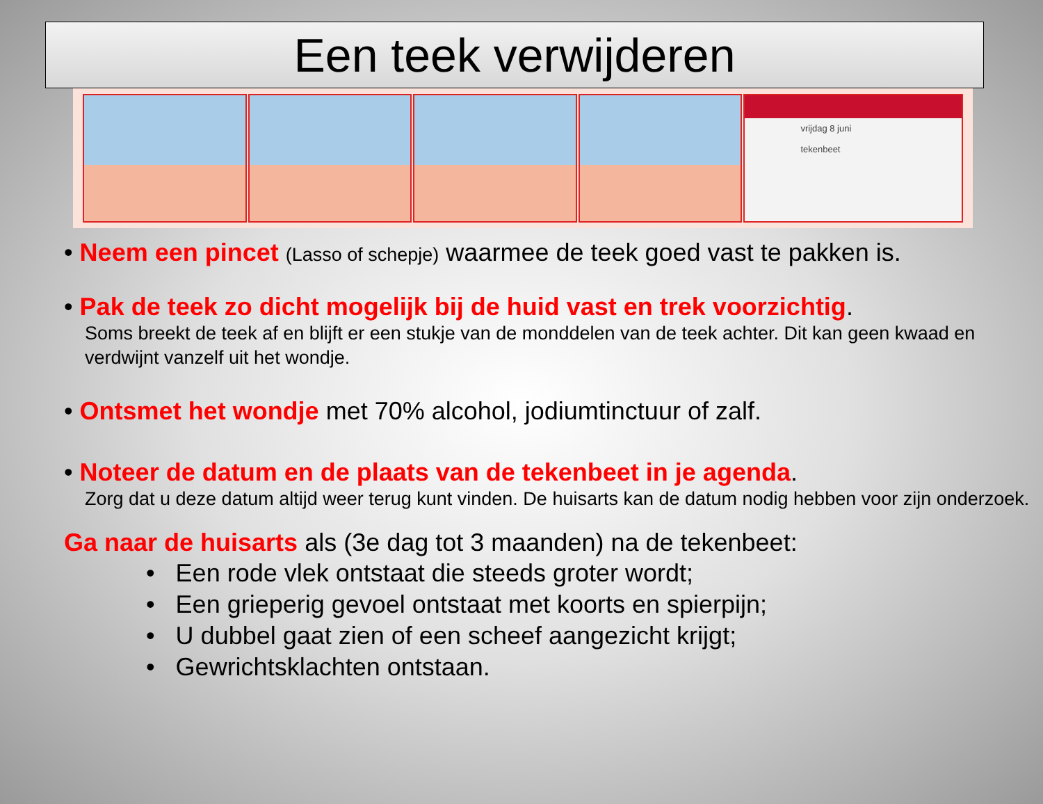Een teek verwijderen
vrijdag 8 juni
tekenbeet
• Neem een pincet (Lasso of schepje) waarmee de teek goed vast te pakken is.
• Pak de teek zo dicht mogelijk bij de huid vast en trek voorzichtig.
Soms breekt de teek af en blijft er een stukje van de monddelen van de teek achter. Dit kan geen kwaad en verdwijnt vanzelf uit het wondje.
• Ontsmet het wondje met 70% alcohol, jodiumtinctuur of zalf.
• Noteer de datum en de plaats van de tekenbeet in je agenda.
Zorg dat u deze datum altijd weer terug kunt vinden. De huisarts kan de datum nodig hebben voor zijn onderzoek.
Ga naar de huisarts als (3e dag tot 3 maanden) na de tekenbeet:
• Een rode vlek ontstaat die steeds groter wordt;
• Een grieperig gevoel ontstaat met koorts en spierpijn;
• U dubbel gaat zien of een scheef aangezicht krijgt;
• Gewrichtsklachten ontstaan.